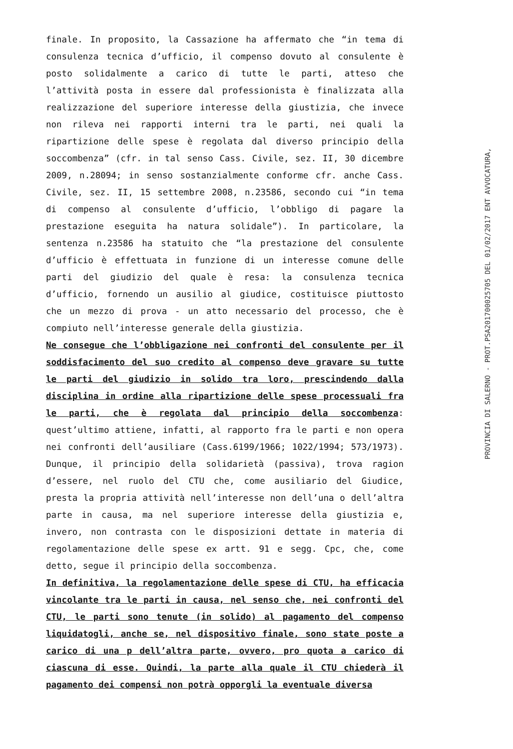finale. In proposito, la Cassazione ha affermato che “in tema di consulenza tecnica d’ufficio, il compenso dovuto al consulente è posto solidalmente a carico di tutte le parti, atteso che l’attività posta in essere dal professionista è finalizzata alla realizzazione del superiore interesse della giustizia, che invece non rileva nei rapporti interni tra le parti, nei quali la ripartizione delle spese è regolata dal diverso principio della soccombenza” (cfr. in tal senso Cass. Civile, sez. II, 30 dicembre 2009, n.28094; in senso sostanzialmente conforme cfr. anche Cass. Civile, sez. II, 15 settembre 2008, n.23586, secondo cui “in tema di compenso al consulente d’ufficio, l’obbligo di pagare la prestazione eseguita ha natura solidale”). In particolare, la sentenza n.23586 ha statuito che “la prestazione del consulente d’ufficio è effettuata in funzione di un interesse comune delle parti del giudizio del quale è resa: la consulenza tecnica d’ufficio, fornendo un ausilio al giudice, costituisce piuttosto che un mezzo di prova - un atto necessario del processo, che è compiuto nell’interesse generale della giustizia.
Ne consegue che l’obbligazione nei confronti del consulente per il soddisfacimento del suo credito al compenso deve gravare su tutte le parti del giudizio in solido tra loro, prescindendo dalla disciplina in ordine alla ripartizione delle spese processuali fra le parti, che è regolata dal principio della soccombenza: quest’ultimo attiene, infatti, al rapporto fra le parti e non opera nei confronti dell’ausiliare (Cass.6199/1966; 1022/1994; 573/1973). Dunque, il principio della solidarietà (passiva), trova ragion d’essere, nel ruolo del CTU che, come ausiliario del Giudice, presta la propria attività nell’interesse non dell’una o dell’altra parte in causa, ma nel superiore interesse della giustizia e, invero, non contrasta con le disposizioni dettate in materia di regolamentazione delle spese ex artt. 91 e segg. Cpc, che, come detto, segue il principio della soccombenza.
In definitiva, la regolamentazione delle spese di CTU, ha efficacia vincolante tra le parti in causa, nel senso che, nei confronti del CTU, le parti sono tenute (in solido) al pagamento del compenso liquidatogli, anche se, nel dispositivo finale, sono state poste a carico di una p dell’altra parte, ovvero, pro quota a carico di ciascuna di esse. Quindi, la parte alla quale il CTU chiederà il pagamento dei compensi non potrà opporgli la eventuale diversa
PROVINCIA DI SALERNO - PROT.PSA201700025705 DEL 01/02/2017 ENT AVVOCATURA,